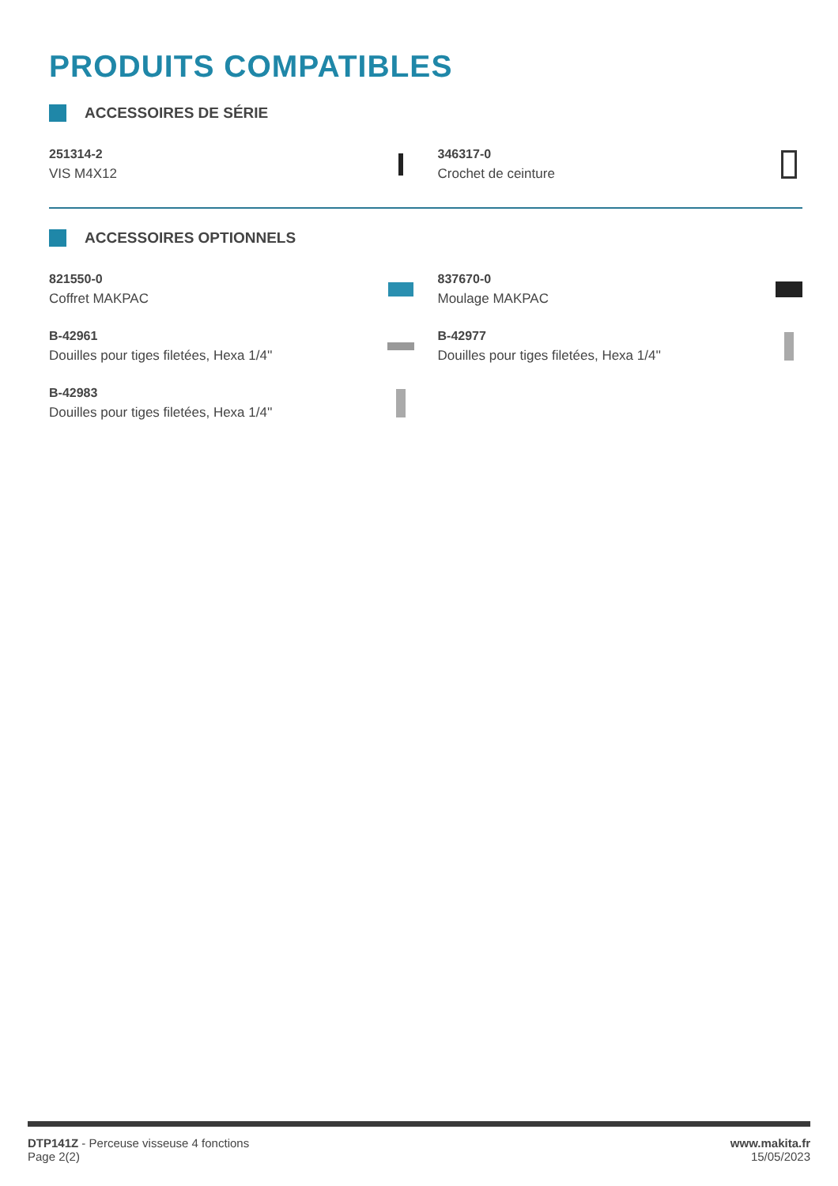PRODUITS COMPATIBLES
ACCESSOIRES DE SÉRIE
251314-2
VIS M4X12
346317-0
Crochet de ceinture
ACCESSOIRES OPTIONNELS
821550-0
Coffret MAKPAC
837670-0
Moulage MAKPAC
B-42961
Douilles pour tiges filetées, Hexa 1/4''
B-42977
Douilles pour tiges filetées, Hexa 1/4''
B-42983
Douilles pour tiges filetées, Hexa 1/4''
DTP141Z - Perceuse visseuse 4 fonctions
Page 2(2)
www.makita.fr
15/05/2023